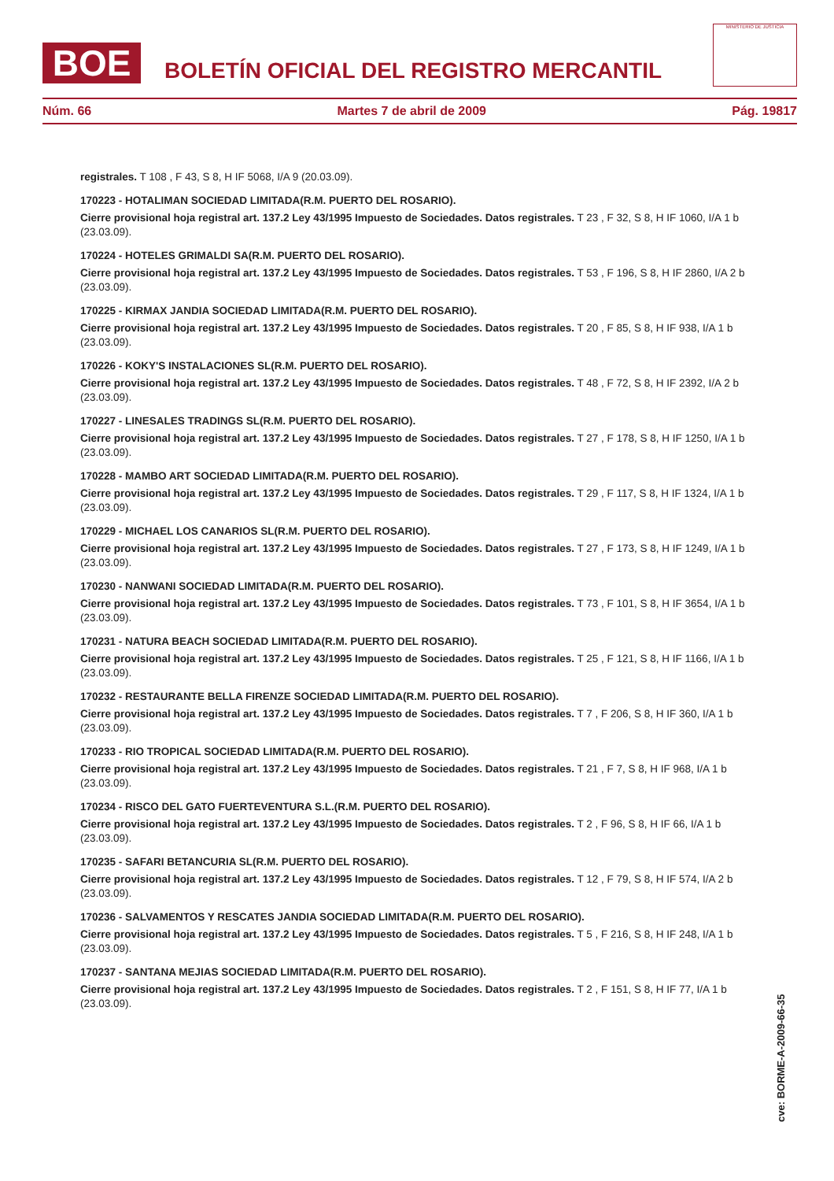BOE
BOLETÍN OFICIAL DEL REGISTRO MERCANTIL
MINISTERIO DE JUSTICIA
Núm. 66 Martes 7 de abril de 2009 Pág. 19817
registrales. T 108 , F 43, S 8, H IF 5068, I/A 9 (20.03.09).
170223 - HOTALIMAN SOCIEDAD LIMITADA(R.M. PUERTO DEL ROSARIO).
Cierre provisional hoja registral art. 137.2 Ley 43/1995 Impuesto de Sociedades. Datos registrales. T 23 , F 32, S 8, H IF 1060, I/A 1 b (23.03.09).
170224 - HOTELES GRIMALDI SA(R.M. PUERTO DEL ROSARIO).
Cierre provisional hoja registral art. 137.2 Ley 43/1995 Impuesto de Sociedades. Datos registrales. T 53 , F 196, S 8, H IF 2860, I/A 2 b (23.03.09).
170225 - KIRMAX JANDIA SOCIEDAD LIMITADA(R.M. PUERTO DEL ROSARIO).
Cierre provisional hoja registral art. 137.2 Ley 43/1995 Impuesto de Sociedades. Datos registrales. T 20 , F 85, S 8, H IF 938, I/A 1 b (23.03.09).
170226 - KOKY'S INSTALACIONES SL(R.M. PUERTO DEL ROSARIO).
Cierre provisional hoja registral art. 137.2 Ley 43/1995 Impuesto de Sociedades. Datos registrales. T 48 , F 72, S 8, H IF 2392, I/A 2 b (23.03.09).
170227 - LINESALES TRADINGS SL(R.M. PUERTO DEL ROSARIO).
Cierre provisional hoja registral art. 137.2 Ley 43/1995 Impuesto de Sociedades. Datos registrales. T 27 , F 178, S 8, H IF 1250, I/A 1 b (23.03.09).
170228 - MAMBO ART SOCIEDAD LIMITADA(R.M. PUERTO DEL ROSARIO).
Cierre provisional hoja registral art. 137.2 Ley 43/1995 Impuesto de Sociedades. Datos registrales. T 29 , F 117, S 8, H IF 1324, I/A 1 b (23.03.09).
170229 - MICHAEL LOS CANARIOS SL(R.M. PUERTO DEL ROSARIO).
Cierre provisional hoja registral art. 137.2 Ley 43/1995 Impuesto de Sociedades. Datos registrales. T 27 , F 173, S 8, H IF 1249, I/A 1 b (23.03.09).
170230 - NANWANI SOCIEDAD LIMITADA(R.M. PUERTO DEL ROSARIO).
Cierre provisional hoja registral art. 137.2 Ley 43/1995 Impuesto de Sociedades. Datos registrales. T 73 , F 101, S 8, H IF 3654, I/A 1 b (23.03.09).
170231 - NATURA BEACH SOCIEDAD LIMITADA(R.M. PUERTO DEL ROSARIO).
Cierre provisional hoja registral art. 137.2 Ley 43/1995 Impuesto de Sociedades. Datos registrales. T 25 , F 121, S 8, H IF 1166, I/A 1 b (23.03.09).
170232 - RESTAURANTE BELLA FIRENZE SOCIEDAD LIMITADA(R.M. PUERTO DEL ROSARIO).
Cierre provisional hoja registral art. 137.2 Ley 43/1995 Impuesto de Sociedades. Datos registrales. T 7 , F 206, S 8, H IF 360, I/A 1 b (23.03.09).
170233 - RIO TROPICAL SOCIEDAD LIMITADA(R.M. PUERTO DEL ROSARIO).
Cierre provisional hoja registral art. 137.2 Ley 43/1995 Impuesto de Sociedades. Datos registrales. T 21 , F 7, S 8, H IF 968, I/A 1 b (23.03.09).
170234 - RISCO DEL GATO FUERTEVENTURA S.L.(R.M. PUERTO DEL ROSARIO).
Cierre provisional hoja registral art. 137.2 Ley 43/1995 Impuesto de Sociedades. Datos registrales. T 2 , F 96, S 8, H IF 66, I/A 1 b (23.03.09).
170235 - SAFARI BETANCURIA SL(R.M. PUERTO DEL ROSARIO).
Cierre provisional hoja registral art. 137.2 Ley 43/1995 Impuesto de Sociedades. Datos registrales. T 12 , F 79, S 8, H IF 574, I/A 2 b (23.03.09).
170236 - SALVAMENTOS Y RESCATES JANDIA SOCIEDAD LIMITADA(R.M. PUERTO DEL ROSARIO).
Cierre provisional hoja registral art. 137.2 Ley 43/1995 Impuesto de Sociedades. Datos registrales. T 5 , F 216, S 8, H IF 248, I/A 1 b (23.03.09).
170237 - SANTANA MEJIAS SOCIEDAD LIMITADA(R.M. PUERTO DEL ROSARIO).
Cierre provisional hoja registral art. 137.2 Ley 43/1995 Impuesto de Sociedades. Datos registrales. T 2 , F 151, S 8, H IF 77, I/A 1 b (23.03.09).
cve: BORME-A-2009-66-35